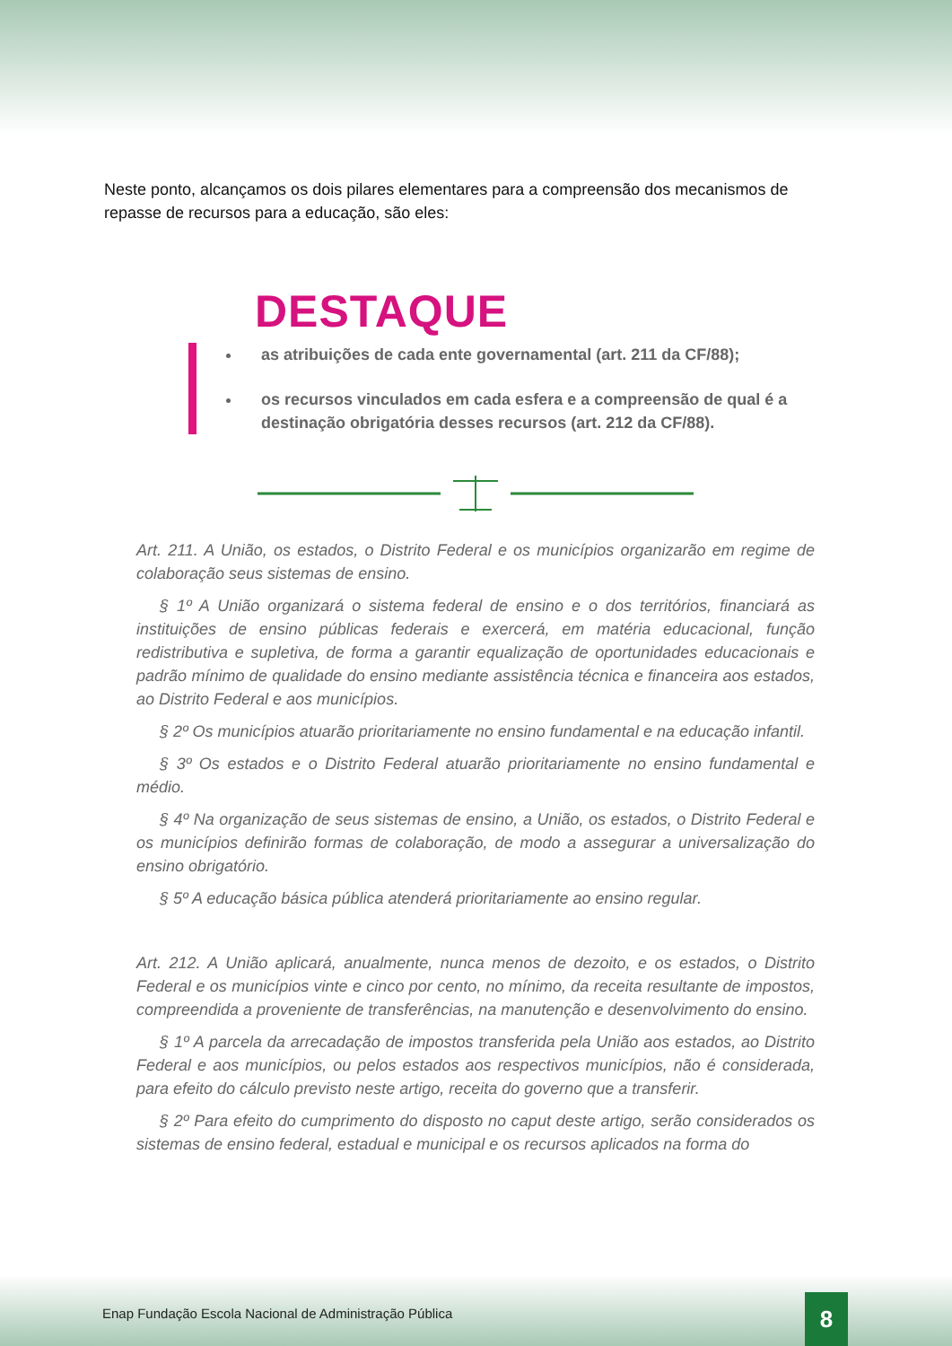Neste ponto, alcançamos os dois pilares elementares para a compreensão dos mecanismos de repasse de recursos para a educação, são eles:
DESTAQUE
as atribuições de cada ente governamental (art. 211 da CF/88);
os recursos vinculados em cada esfera e a compreensão de qual é a destinação obrigatória desses recursos (art. 212 da CF/88).
Art. 211. A União, os estados, o Distrito Federal e os municípios organizarão em regime de colaboração seus sistemas de ensino.
§ 1º A União organizará o sistema federal de ensino e o dos territórios, financiará as instituições de ensino públicas federais e exercerá, em matéria educacional, função redistributiva e supletiva, de forma a garantir equalização de oportunidades educacionais e padrão mínimo de qualidade do ensino mediante assistência técnica e financeira aos estados, ao Distrito Federal e aos municípios.
§ 2º Os municípios atuarão prioritariamente no ensino fundamental e na educação infantil.
§ 3º Os estados e o Distrito Federal atuarão prioritariamente no ensino fundamental e médio.
§ 4º Na organização de seus sistemas de ensino, a União, os estados, o Distrito Federal e os municípios definirão formas de colaboração, de modo a assegurar a universalização do ensino obrigatório.
§ 5º A educação básica pública atenderá prioritariamente ao ensino regular.
Art. 212. A União aplicará, anualmente, nunca menos de dezoito, e os estados, o Distrito Federal e os municípios vinte e cinco por cento, no mínimo, da receita resultante de impostos, compreendida a proveniente de transferências, na manutenção e desenvolvimento do ensino.
§ 1º A parcela da arrecadação de impostos transferida pela União aos estados, ao Distrito Federal e aos municípios, ou pelos estados aos respectivos municípios, não é considerada, para efeito do cálculo previsto neste artigo, receita do governo que a transferir.
§ 2º Para efeito do cumprimento do disposto no caput deste artigo, serão considerados os sistemas de ensino federal, estadual e municipal e os recursos aplicados na forma do
Enap Fundação Escola Nacional de Administração Pública
8